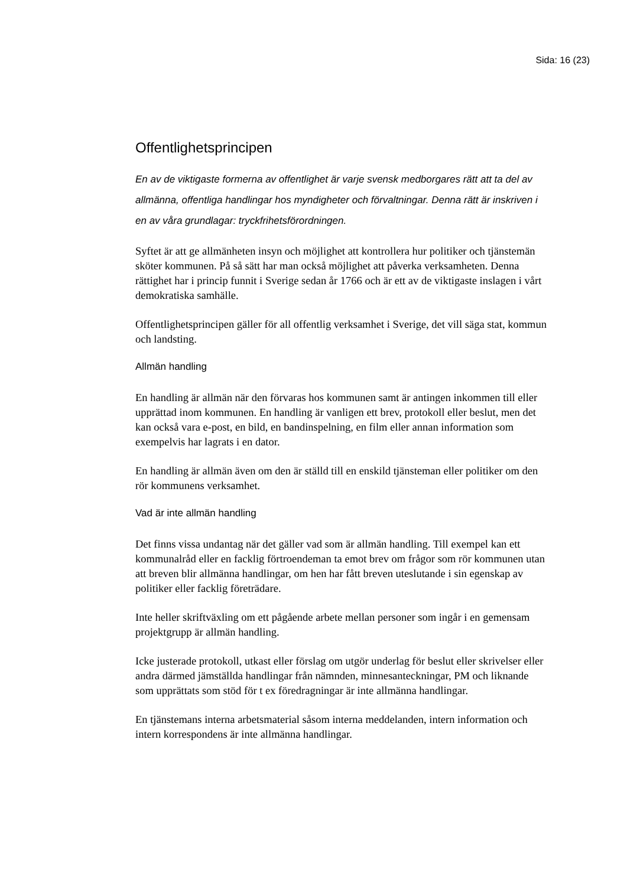Sida: 16 (23)
Offentlighetsprincipen
En av de viktigaste formerna av offentlighet är varje svensk medborgares rätt att ta del av allmänna, offentliga handlingar hos myndigheter och förvaltningar. Denna rätt är inskriven i en av våra grundlagar: tryckfrihetsförordningen.
Syftet är att ge allmänheten insyn och möjlighet att kontrollera hur politiker och tjänstemän sköter kommunen. På så sätt har man också möjlighet att påverka verksamheten. Denna rättighet har i princip funnit i Sverige sedan år 1766 och är ett av de viktigaste inslagen i vårt demokratiska samhälle.
Offentlighetsprincipen gäller för all offentlig verksamhet i Sverige, det vill säga stat, kommun och landsting.
Allmän handling
En handling är allmän när den förvaras hos kommunen samt är antingen inkommen till eller upprättad inom kommunen. En handling är vanligen ett brev, protokoll eller beslut, men det kan också vara e-post, en bild, en bandinspelning, en film eller annan information som exempelvis har lagrats i en dator.
En handling är allmän även om den är ställd till en enskild tjänsteman eller politiker om den rör kommunens verksamhet.
Vad är inte allmän handling
Det finns vissa undantag när det gäller vad som är allmän handling. Till exempel kan ett kommunalråd eller en facklig förtroendeman ta emot brev om frågor som rör kommunen utan att breven blir allmänna handlingar, om hen har fått breven uteslutande i sin egenskap av politiker eller facklig företrädare.
Inte heller skriftväxling om ett pågående arbete mellan personer som ingår i en gemensam projektgrupp är allmän handling.
Icke justerade protokoll, utkast eller förslag om utgör underlag för beslut eller skrivelser eller andra därmed jämställda handlingar från nämnden, minnesanteckningar, PM och liknande som upprättats som stöd för t ex föredragningar är inte allmänna handlingar.
En tjänstemans interna arbetsmaterial såsom interna meddelanden, intern information och intern korrespondens är inte allmänna handlingar.